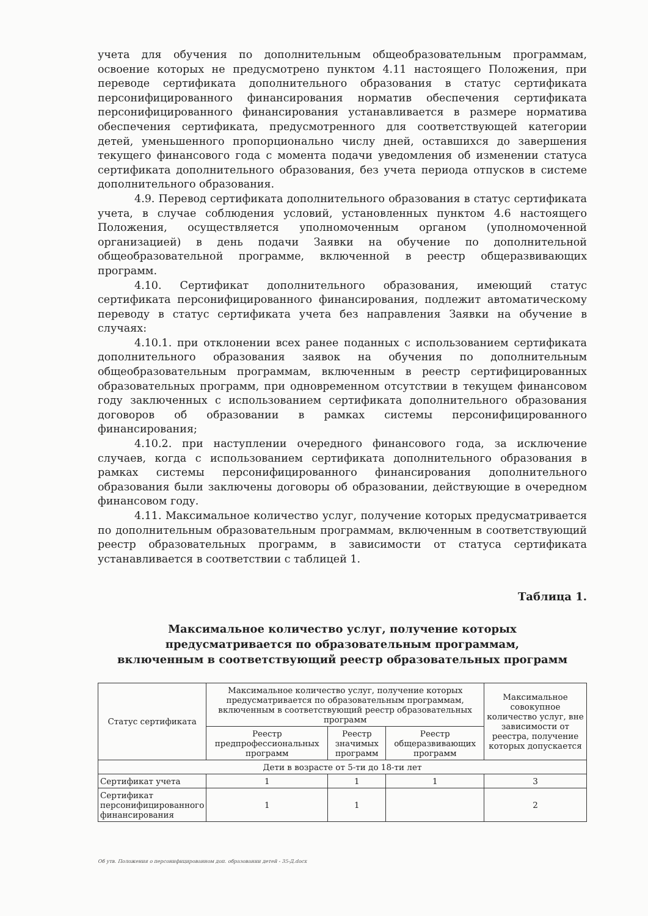учета для обучения по дополнительным общеобразовательным программам, освоение которых не предусмотрено пунктом 4.11 настоящего Положения, при переводе сертификата дополнительного образования в статус сертификата персонифицированного финансирования норматив обеспечения сертификата персонифицированного финансирования устанавливается в размере норматива обеспечения сертификата, предусмотренного для соответствующей категории детей, уменьшенного пропорционально числу дней, оставшихся до завершения текущего финансового года с момента подачи уведомления об изменении статуса сертификата дополнительного образования, без учета периода отпусков в системе дополнительного образования.
4.9. Перевод сертификата дополнительного образования в статус сертификата учета, в случае соблюдения условий, установленных пунктом 4.6 настоящего Положения, осуществляется уполномоченным органом (уполномоченной организацией) в день подачи Заявки на обучение по дополнительной общеобразовательной программе, включенной в реестр общеразвивающих программ.
4.10. Сертификат дополнительного образования, имеющий статус сертификата персонифицированного финансирования, подлежит автоматическому переводу в статус сертификата учета без направления Заявки на обучение в случаях:
4.10.1. при отклонении всех ранее поданных с использованием сертификата дополнительного образования заявок на обучения по дополнительным общеобразовательным программам, включенным в реестр сертифицированных образовательных программ, при одновременном отсутствии в текущем финансовом году заключенных с использованием сертификата дополнительного образования договоров об образовании в рамках системы персонифицированного финансирования;
4.10.2. при наступлении очередного финансового года, за исключение случаев, когда с использованием сертификата дополнительного образования в рамках системы персонифицированного финансирования дополнительного образования были заключены договоры об образовании, действующие в очередном финансовом году.
4.11. Максимальное количество услуг, получение которых предусматривается по дополнительным образовательным программам, включенным в соответствующий реестр образовательных программ, в зависимости от статуса сертификата устанавливается в соответствии с таблицей 1.
Таблица 1.
Максимальное количество услуг, получение которых
предусматривается по образовательным программам,
включенным в соответствующий реестр образовательных программ
| Статус сертификата | Максимальное количество услуг, получение которых предусматривается по образовательным программам, включенным в соответствующий реестр образовательных программ | | | Максимальное совокупное количество услуг, вне зависимости от реестра, получение которых допускается |
| --- | --- | --- | --- | --- |
| | Реестр предпрофессиональных программ | Реестр значимых программ | Реестр общеразвивающих программ | |
| Дети в возрасте от 5-ти до 18-ти лет | | | | |
| Сертификат учета | 1 | 1 | 1 | 3 |
| Сертификат персонифицированного финансирования | 1 | 1 | | 2 |
Об утв. Положения о персонифицированном доп. образовании детей - 35-Д.docx